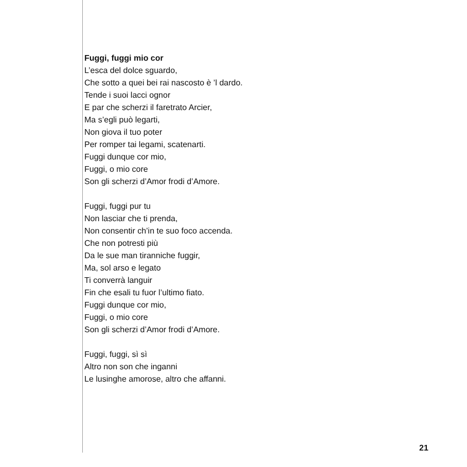Fuggi, fuggi mio cor
L’esca del dolce sguardo,
Che sotto a quei bei rai nascosto è ’l dardo.
Tende i suoi lacci ognor
E par che scherzi il faretrato Arcier,
Ma s’egli può legarti,
Non giova il tuo poter
Per romper tai legami, scatenarti.
Fuggi dunque cor mio,
Fuggi, o mio core
Son gli scherzi d’Amor frodi d’Amore.
Fuggi, fuggi pur tu
Non lasciar che ti prenda,
Non consentir ch’in te suo foco accenda.
Che non potresti più
Da le sue man tiranniche fuggir,
Ma, sol arso e legato
Ti converrà languir
Fin che esali tu fuor l’ultimo fiato.
Fuggi dunque cor mio,
Fuggi, o mio core
Son gli scherzi d’Amor frodi d’Amore.
Fuggi, fuggi, sì sì
Altro non son che inganni
Le lusinghe amorose, altro che affanni.
21